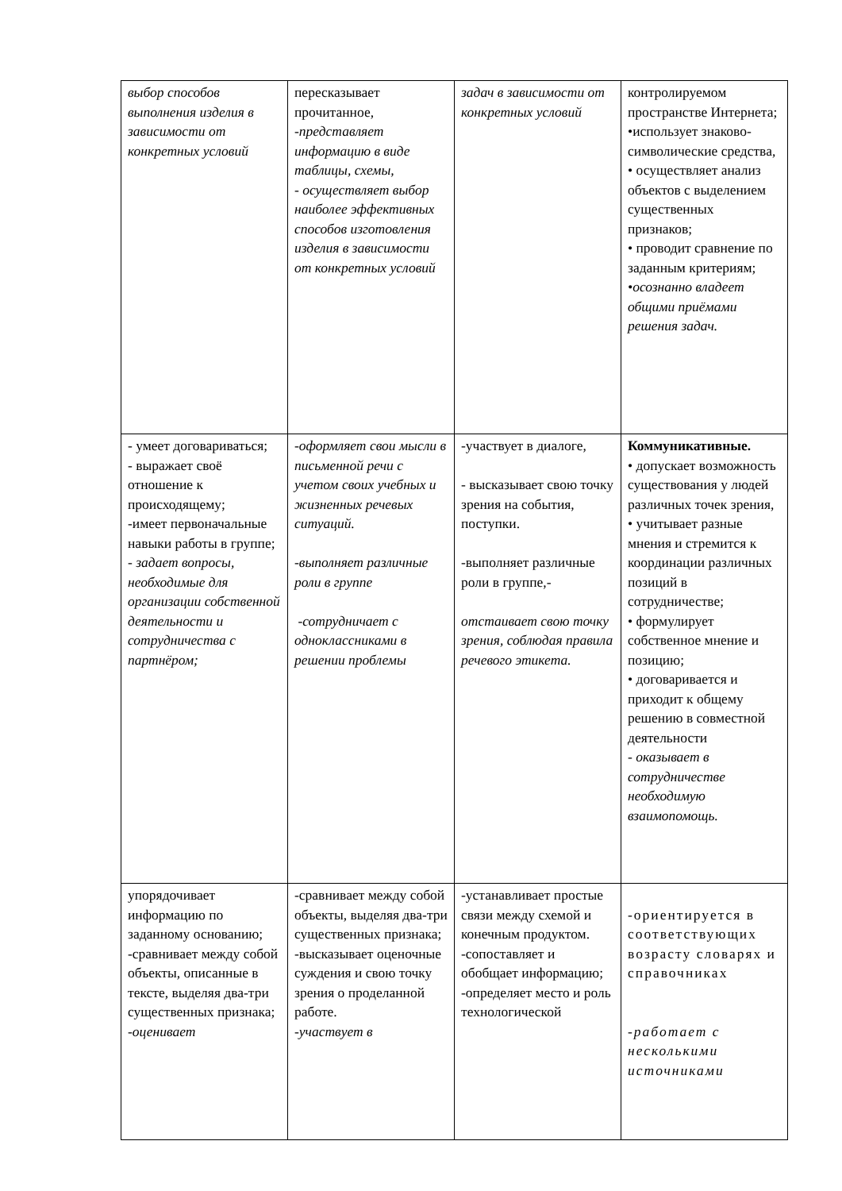| выбор способов выполнения изделия в зависимости от конкретных условий | пересказывает прочитанное, -представляет информацию в виде таблицы, схемы, - осуществляет выбор наиболее эффективных способов изготовления изделия в зависимости от конкретных условий | задач в зависимости от конкретных условий | контролируемом пространстве Интернета; •использует знаково-символические средства, • осуществляет анализ объектов с выделением существенных признаков; • проводит сравнение по заданным критериям; •осознанно владеет общими приёмами решения задач. |
| - умеет договариваться; - выражает своё отношение к происходящему; -имеет первоначальные навыки работы в группе; - задает вопросы, необходимые для организации собственной деятельности и сотрудничества с партнёром; | -оформляет свои мысли в письменной речи с учетом своих учебных и жизненных речевых ситуаций. -выполняет различные роли в группе -сотрудничает с одноклассниками в решении проблемы | -участвует в диалоге, - высказывает свою точку зрения на события, поступки. -выполняет различные роли в группе,- отстаивает свою точку зрения, соблюдая правила речевого этикета. | Коммуникативные. • допускает возможность существования у людей различных точек зрения, • учитывает разные мнения и стремится к координации различных позиций в сотрудничестве; • формулирует собственное мнение и позицию; • договаривается и приходит к общему решению в совместной деятельности - оказывает в сотрудничестве необходимую взаимопомощь. |
| упорядочивает информацию по заданному основанию; -сравнивает между собой объекты, описанные в тексте, выделяя два-три существенных признака; -оценивает | -сравнивает между собой объекты, выделяя два-три существенных признака; -высказывает оценочные суждения и свою точку зрения о проделанной работе. -участвует в | -устанавливает простые связи между схемой и конечным продуктом. -сопоставляет и обобщает информацию; -определяет место и роль технологической | -ориентируется в соответствующих возрасту словарях и справочниках -работает с несколькими источниками |